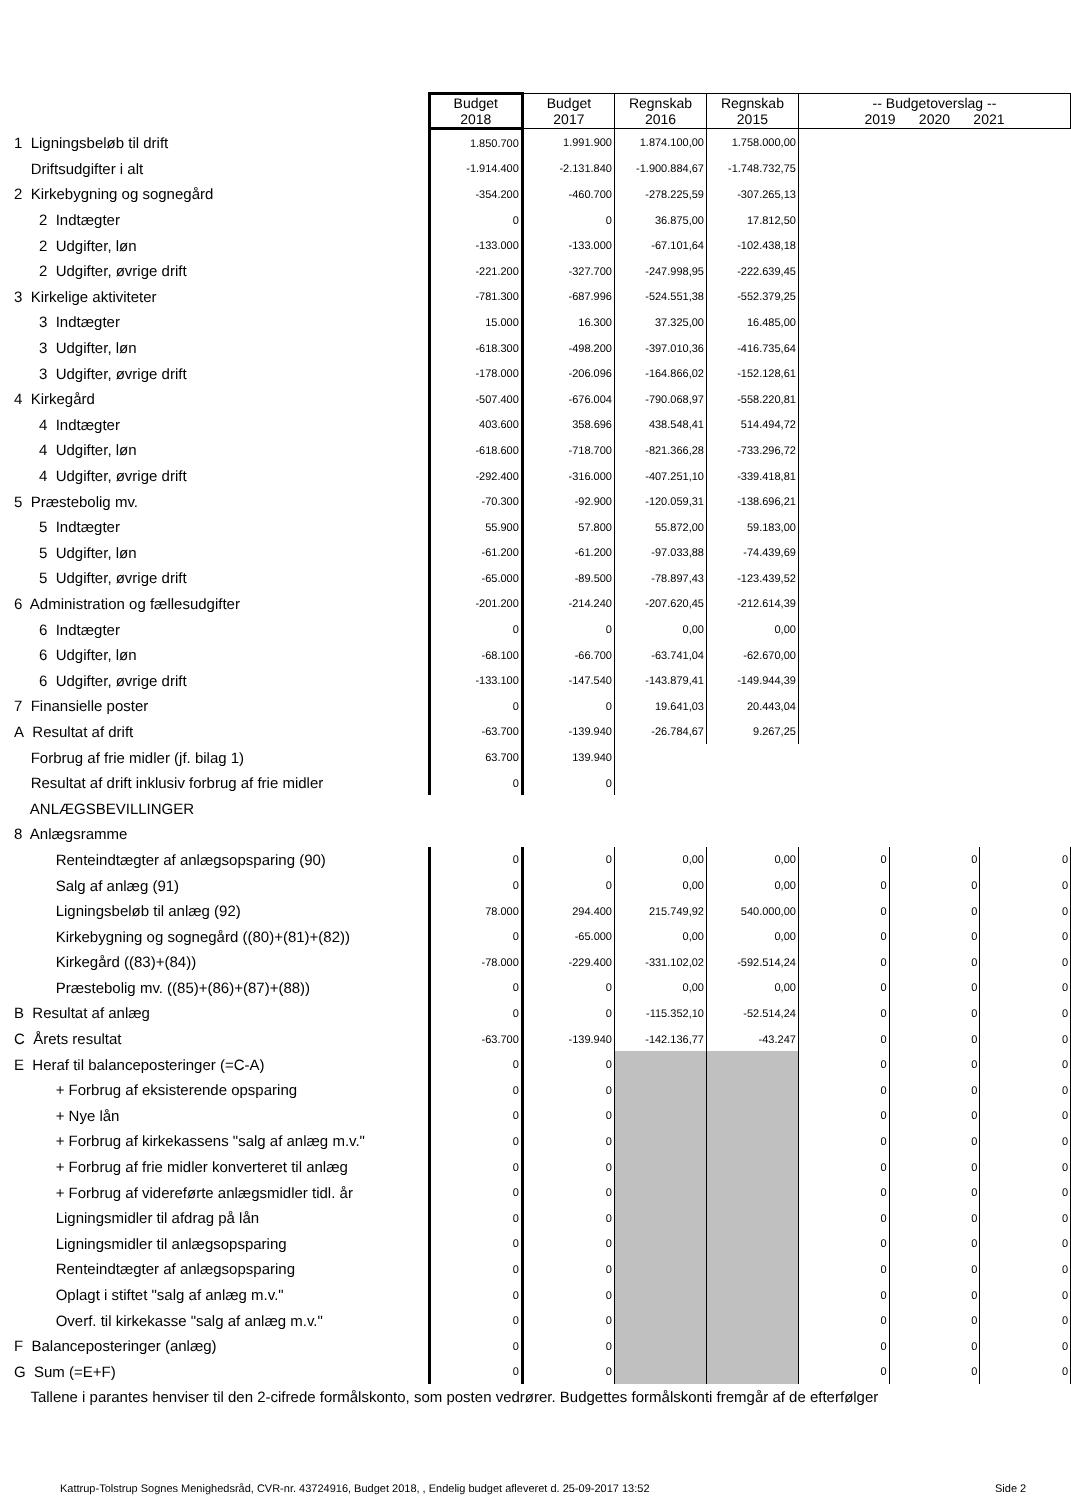| | Budget 2018 | Budget 2017 | Regnskab 2016 | Regnskab 2015 | -- Budgetoverslag -- 2019 2020 2021 | | |
| 1 Ligningsbeløb til drift | 1.850.700 | 1.991.900 | 1.874.100,00 | 1.758.000,00 | | | |
| Driftsudgifter i alt | -1.914.400 | -2.131.840 | -1.900.884,67 | -1.748.732,75 | | | |
| 2 Kirkebygning og sognegård | -354.200 | -460.700 | -278.225,59 | -307.265,13 | | | |
| 2 Indtægter | 0 | 0 | 36.875,00 | 17.812,50 | | | |
| 2 Udgifter, løn | -133.000 | -133.000 | -67.101,64 | -102.438,18 | | | |
| 2 Udgifter, øvrige drift | -221.200 | -327.700 | -247.998,95 | -222.639,45 | | | |
| 3 Kirkelige aktiviteter | -781.300 | -687.996 | -524.551,38 | -552.379,25 | | | |
| 3 Indtægter | 15.000 | 16.300 | 37.325,00 | 16.485,00 | | | |
| 3 Udgifter, løn | -618.300 | -498.200 | -397.010,36 | -416.735,64 | | | |
| 3 Udgifter, øvrige drift | -178.000 | -206.096 | -164.866,02 | -152.128,61 | | | |
| 4 Kirkegård | -507.400 | -676.004 | -790.068,97 | -558.220,81 | | | |
| 4 Indtægter | 403.600 | 358.696 | 438.548,41 | 514.494,72 | | | |
| 4 Udgifter, løn | -618.600 | -718.700 | -821.366,28 | -733.296,72 | | | |
| 4 Udgifter, øvrige drift | -292.400 | -316.000 | -407.251,10 | -339.418,81 | | | |
| 5 Præstebolig mv. | -70.300 | -92.900 | -120.059,31 | -138.696,21 | | | |
| 5 Indtægter | 55.900 | 57.800 | 55.872,00 | 59.183,00 | | | |
| 5 Udgifter, løn | -61.200 | -61.200 | -97.033,88 | -74.439,69 | | | |
| 5 Udgifter, øvrige drift | -65.000 | -89.500 | -78.897,43 | -123.439,52 | | | |
| 6 Administration og fællesudgifter | -201.200 | -214.240 | -207.620,45 | -212.614,39 | | | |
| 6 Indtægter | 0 | 0 | 0,00 | 0,00 | | | |
| 6 Udgifter, løn | -68.100 | -66.700 | -63.741,04 | -62.670,00 | | | |
| 6 Udgifter, øvrige drift | -133.100 | -147.540 | -143.879,41 | -149.944,39 | | | |
| 7 Finansielle poster | 0 | 0 | 19.641,03 | 20.443,04 | | | |
| A Resultat af drift | -63.700 | -139.940 | -26.784,67 | 9.267,25 | | | |
| Forbrug af frie midler (jf. bilag 1) | 63.700 | 139.940 | | | | | |
| Resultat af drift inklusiv forbrug af frie midler | 0 | 0 | | | | | |
| ANLÆGSBEVILLINGER | | | | | | | |
| 8 Anlægsramme | | | | | | | |
| Renteindtægter af anlægsopsparing (90) | 0 | 0 | 0,00 | 0,00 | 0 | 0 | 0 |
| Salg af anlæg (91) | 0 | 0 | 0,00 | 0,00 | 0 | 0 | 0 |
| Ligningsbeløb til anlæg (92) | 78.000 | 294.400 | 215.749,92 | 540.000,00 | 0 | 0 | 0 |
| Kirkebygning og sognegård ((80)+(81)+(82)) | 0 | -65.000 | 0,00 | 0,00 | 0 | 0 | 0 |
| Kirkegård ((83)+(84)) | -78.000 | -229.400 | -331.102,02 | -592.514,24 | 0 | 0 | 0 |
| Præstebolig mv. ((85)+(86)+(87)+(88)) | 0 | 0 | 0,00 | 0,00 | 0 | 0 | 0 |
| B Resultat af anlæg | 0 | 0 | -115.352,10 | -52.514,24 | 0 | 0 | 0 |
| C Årets resultat | -63.700 | -139.940 | -142.136,77 | -43.247 | 0 | 0 | 0 |
| E Heraf til balanceposteringer (=C-A) | 0 | 0 | | | 0 | 0 | 0 |
| + Forbrug af eksisterende opsparing | 0 | 0 | | | 0 | 0 | 0 |
| + Nye lån | 0 | 0 | | | 0 | 0 | 0 |
| + Forbrug af kirkekassens "salg af anlæg m.v." | 0 | 0 | | | 0 | 0 | 0 |
| + Forbrug af frie midler konverteret til anlæg | 0 | 0 | | | 0 | 0 | 0 |
| + Forbrug af videreførte anlægsmidler tidl. år | 0 | 0 | | | 0 | 0 | 0 |
| Ligningsmidler til afdrag på lån | 0 | 0 | | | 0 | 0 | 0 |
| Ligningsmidler til anlægsopsparing | 0 | 0 | | | 0 | 0 | 0 |
| Renteindtægter af anlægsopsparing | 0 | 0 | | | 0 | 0 | 0 |
| Oplagt i stiftet "salg af anlæg m.v." | 0 | 0 | | | 0 | 0 | 0 |
| Overf. til kirkekasse "salg af anlæg m.v." | 0 | 0 | | | 0 | 0 | 0 |
| F Balanceposteringer (anlæg) | 0 | 0 | | | 0 | 0 | 0 |
| G Sum (=E+F) | 0 | 0 | | | 0 | 0 | 0 |
| Tallene i parantes henviser til den 2-cifrede formålskonto, som posten vedrører. Budgettes formålskonti fremgår af de efterfølger | | | | | | | |
Kattrup-Tolstrup Sognes Menighedsråd, CVR-nr. 43724916, Budget 2018, , Endelig budget afleveret d. 25-09-2017 13:52
Side 2